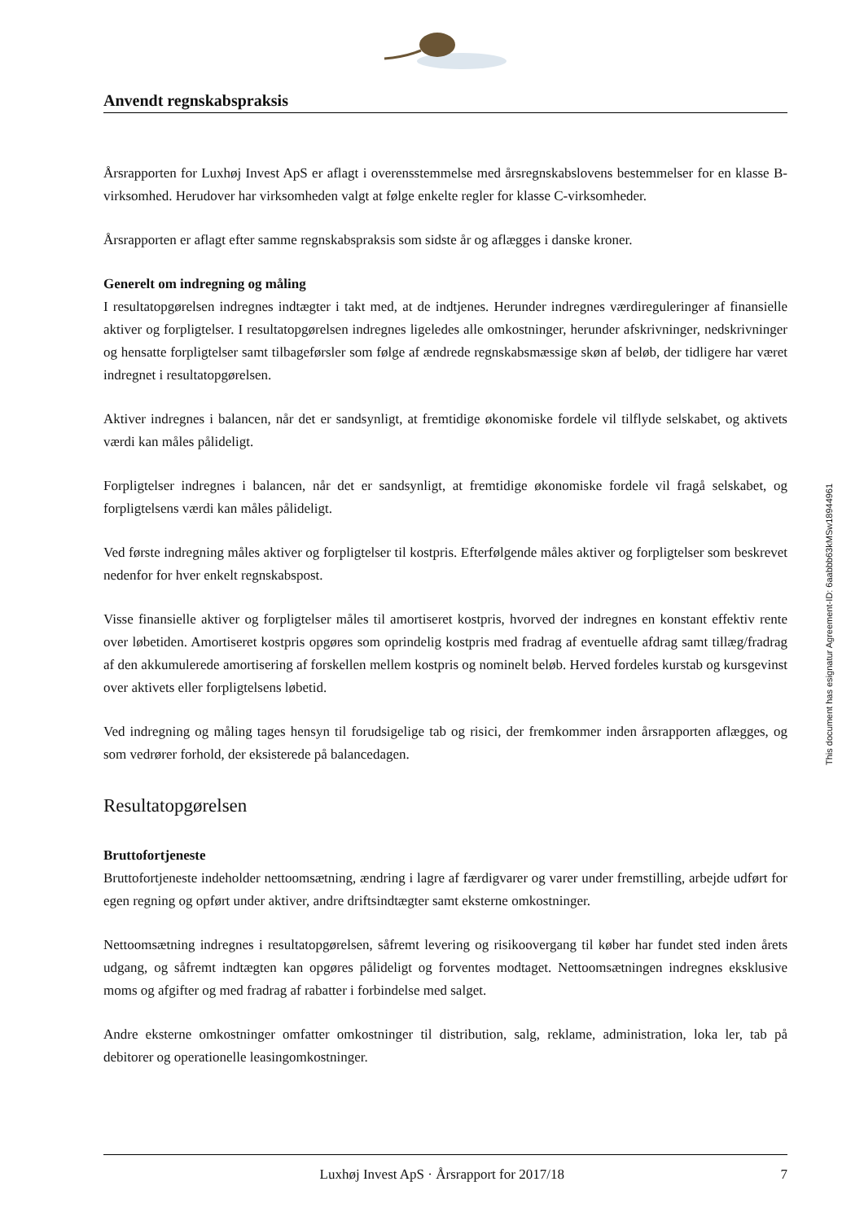Anvendt regnskabspraksis
Årsrapporten for Luxhøj Invest ApS er aflagt i overensstemmelse med årsregnskabslovens bestemmelser for en klasse B-virksomhed. Herudover har virksomheden valgt at følge enkelte regler for klasse C-virksomheder.
Årsrapporten er aflagt efter samme regnskabspraksis som sidste år og aflægges i danske kroner.
Generelt om indregning og måling
I resultatopgørelsen indregnes indtægter i takt med, at de indtjenes. Herunder indregnes værdireguleringer af finansielle aktiver og forpligtelser. I resultatopgørelsen indregnes ligeledes alle omkostninger, herunder afskrivninger, nedskrivninger og hensatte forpligtelser samt tilbageførsler som følge af ændrede regnskabsmæssige skøn af beløb, der tidligere har været indregnet i resultatopgørelsen.
Aktiver indregnes i balancen, når det er sandsynligt, at fremtidige økonomiske fordele vil tilflyde selskabet, og aktivets værdi kan måles pålideligt.
Forpligtelser indregnes i balancen, når det er sandsynligt, at fremtidige økonomiske fordele vil fragå selskabet, og forpligtelsens værdi kan måles pålideligt.
Ved første indregning måles aktiver og forpligtelser til kostpris. Efterfølgende måles aktiver og forpligtelser som beskrevet nedenfor for hver enkelt regnskabspost.
Visse finansielle aktiver og forpligtelser måles til amortiseret kostpris, hvorved der indregnes en konstant effektiv rente over løbetiden. Amortiseret kostpris opgøres som oprindelig kostpris med fradrag af eventuelle afdrag samt tillæg/fradrag af den akkumulerede amortisering af forskellen mellem kostpris og nominelt beløb. Herved fordeles kurstab og kursgevinst over aktivets eller forpligtelsens løbetid.
Ved indregning og måling tages hensyn til forudsigelige tab og risici, der fremkommer inden årsrapporten aflægges, og som vedrører forhold, der eksisterede på balancedagen.
Resultatopgørelsen
Bruttofortjeneste
Bruttofortjeneste indeholder nettoomsætning, ændring i lagre af færdigvarer og varer under fremstilling, arbejde udført for egen regning og opført under aktiver, andre driftsindtægter samt eksterne omkostninger.
Nettoomsætning indregnes i resultatopgørelsen, såfremt levering og risikoovergang til køber har fundet sted inden årets udgang, og såfremt indtægten kan opgøres pålideligt og forventes modtaget. Nettoomsætningen indregnes eksklusive moms og afgifter og med fradrag af rabatter i forbindelse med salget.
Andre eksterne omkostninger omfatter omkostninger til distribution, salg, reklame, administration, loka ler, tab på debitorer og operationelle leasingomkostninger.
This document has esignatur Agreement-ID: 6aabbb63kMSw18944961
Luxhøj Invest ApS · Årsrapport for 2017/18 7